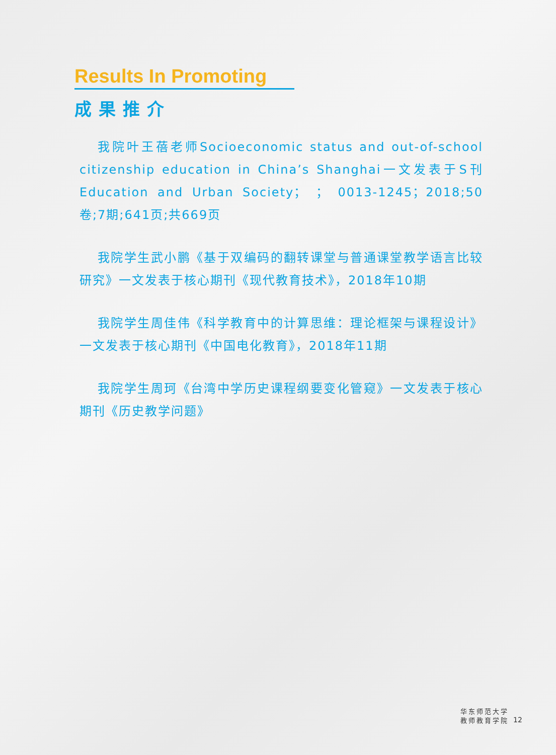Results In Promoting
成果推介
我院叶王蓓老师Socioeconomic status and out-of-school citizenship education in China’s Shanghai一文发表于S刊Education and Urban Society； ； 0013-1245；2018;50卷;7期;641页;共669页
我院学生武小鹏《基于双编码的翻转课堂与普通课堂教学语言比较研究》一文发表于核心期刊《现代教育技术》，2018年10期
我院学生周佳伟《科学教育中的计算思维：理论框架与课程设计》一文发表于核心期刊《中国电化教育》，2018年11期
我院学生周珂《台湾中学历史课程纲要变化管窥》一文发表于核心期刊《历史教学问题》
华东师范大学
教师教育学院
12